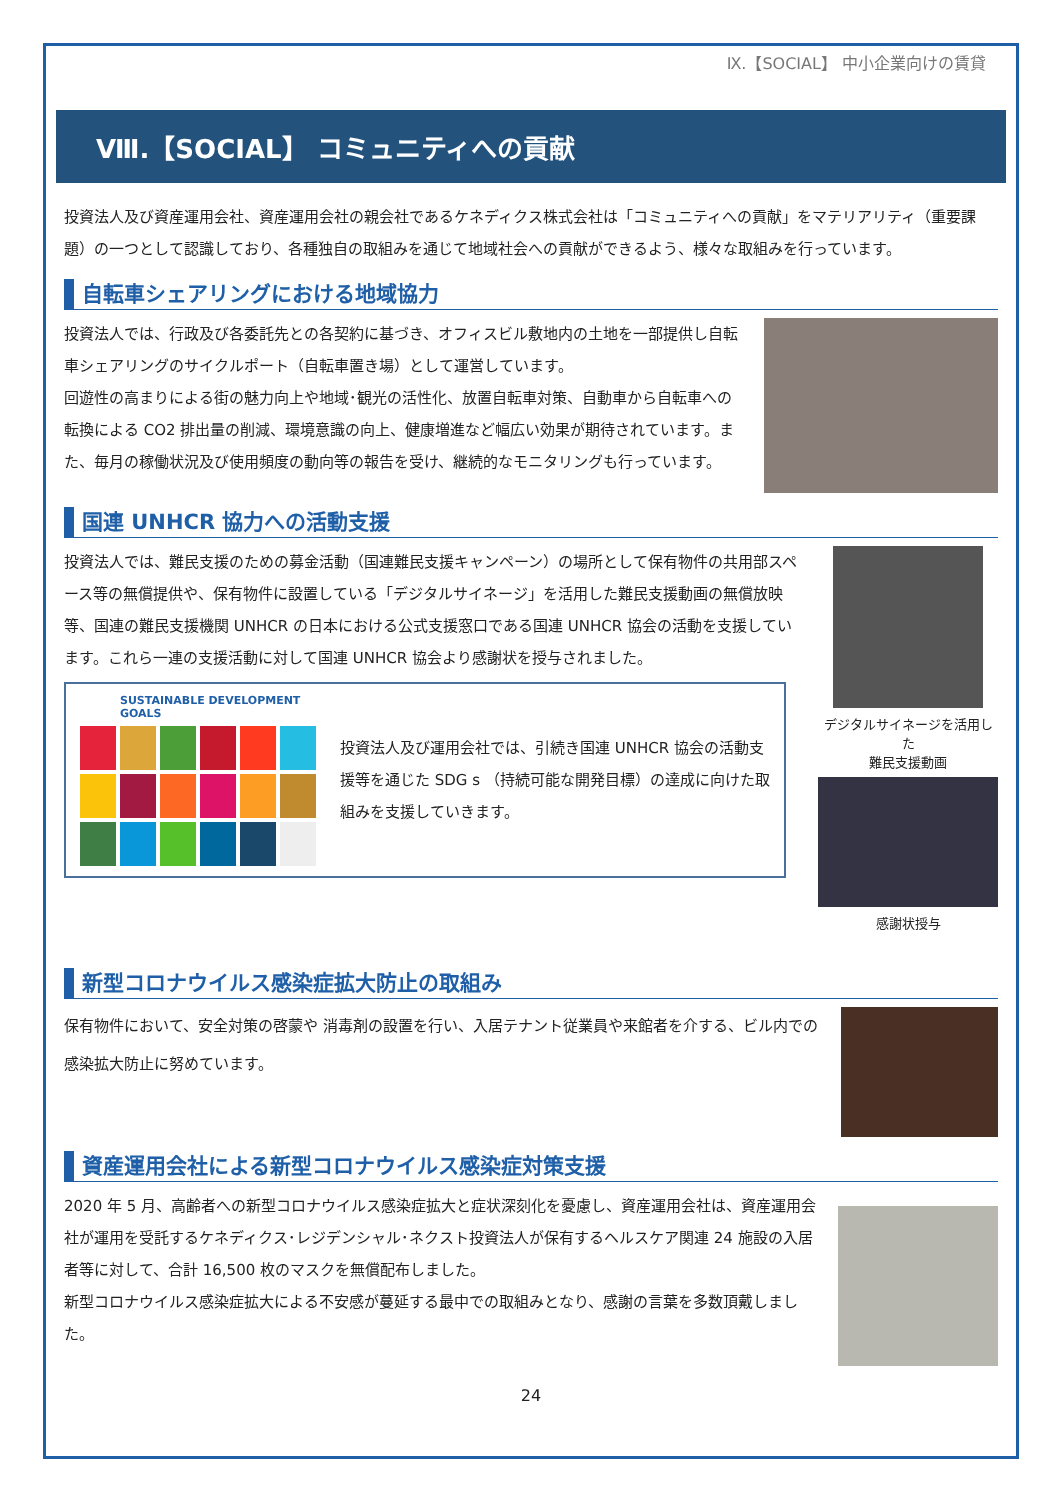Ⅸ.【SOCIAL】 中小企業向けの賃貸
Ⅷ.【SOCIAL】 コミュニティへの貢献
投資法人及び資産運用会社、資産運用会社の親会社であるケネディクス株式会社は「コミュニティへの貢献」をマテリアリティ（重要課題）の一つとして認識しており、各種独自の取組みを通じて地域社会への貢献ができるよう、様々な取組みを行っています。
自転車シェアリングにおける地域協力
投資法人では、行政及び各委託先との各契約に基づき、オフィスビル敷地内の土地を一部提供し自転車シェアリングのサイクルポート（自転車置き場）として運営しています。
回遊性の高まりによる街の魅力向上や地域･観光の活性化、放置自転車対策、自動車から自転車への転換による CO2 排出量の削減、環境意識の向上、健康増進など幅広い効果が期待されています。また、毎月の稼働状況及び使用頻度の動向等の報告を受け、継続的なモニタリングも行っています。
国連 UNHCR 協力への活動支援
投資法人では、難民支援のための募金活動（国連難民支援キャンペーン）の場所として保有物件の共用部スペース等の無償提供や、保有物件に設置している「デジタルサイネージ」を活用した難民支援動画の無償放映等、国連の難民支援機関 UNHCR の日本における公式支援窓口である国連 UNHCR 協会の活動を支援しています。これら一連の支援活動に対して国連 UNHCR 協会より感謝状を授与されました。
SUSTAINABLE DEVELOPMENT GOALS
投資法人及び運用会社では、引続き国連 UNHCR 協会の活動支援等を通じた SDG s （持続可能な開発目標）の達成に向けた取組みを支援していきます。
デジタルサイネージを活用した
難民支援動画
感謝状授与
新型コロナウイルス感染症拡大防止の取組み
保有物件において、安全対策の啓蒙や 消毒剤の設置を行い、入居テナント従業員や来館者を介する、ビル内での感染拡大防止に努めています。
資産運用会社による新型コロナウイルス感染症対策支援
2020 年 5 月、高齢者への新型コロナウイルス感染症拡大と症状深刻化を憂慮し、資産運用会社は、資産運用会社が運用を受託するケネディクス･レジデンシャル･ネクスト投資法人が保有するヘルスケア関連 24 施設の入居者等に対して、合計 16,500 枚のマスクを無償配布しました。
新型コロナウイルス感染症拡大による不安感が蔓延する最中での取組みとなり、感謝の言葉を多数頂戴しました。
24